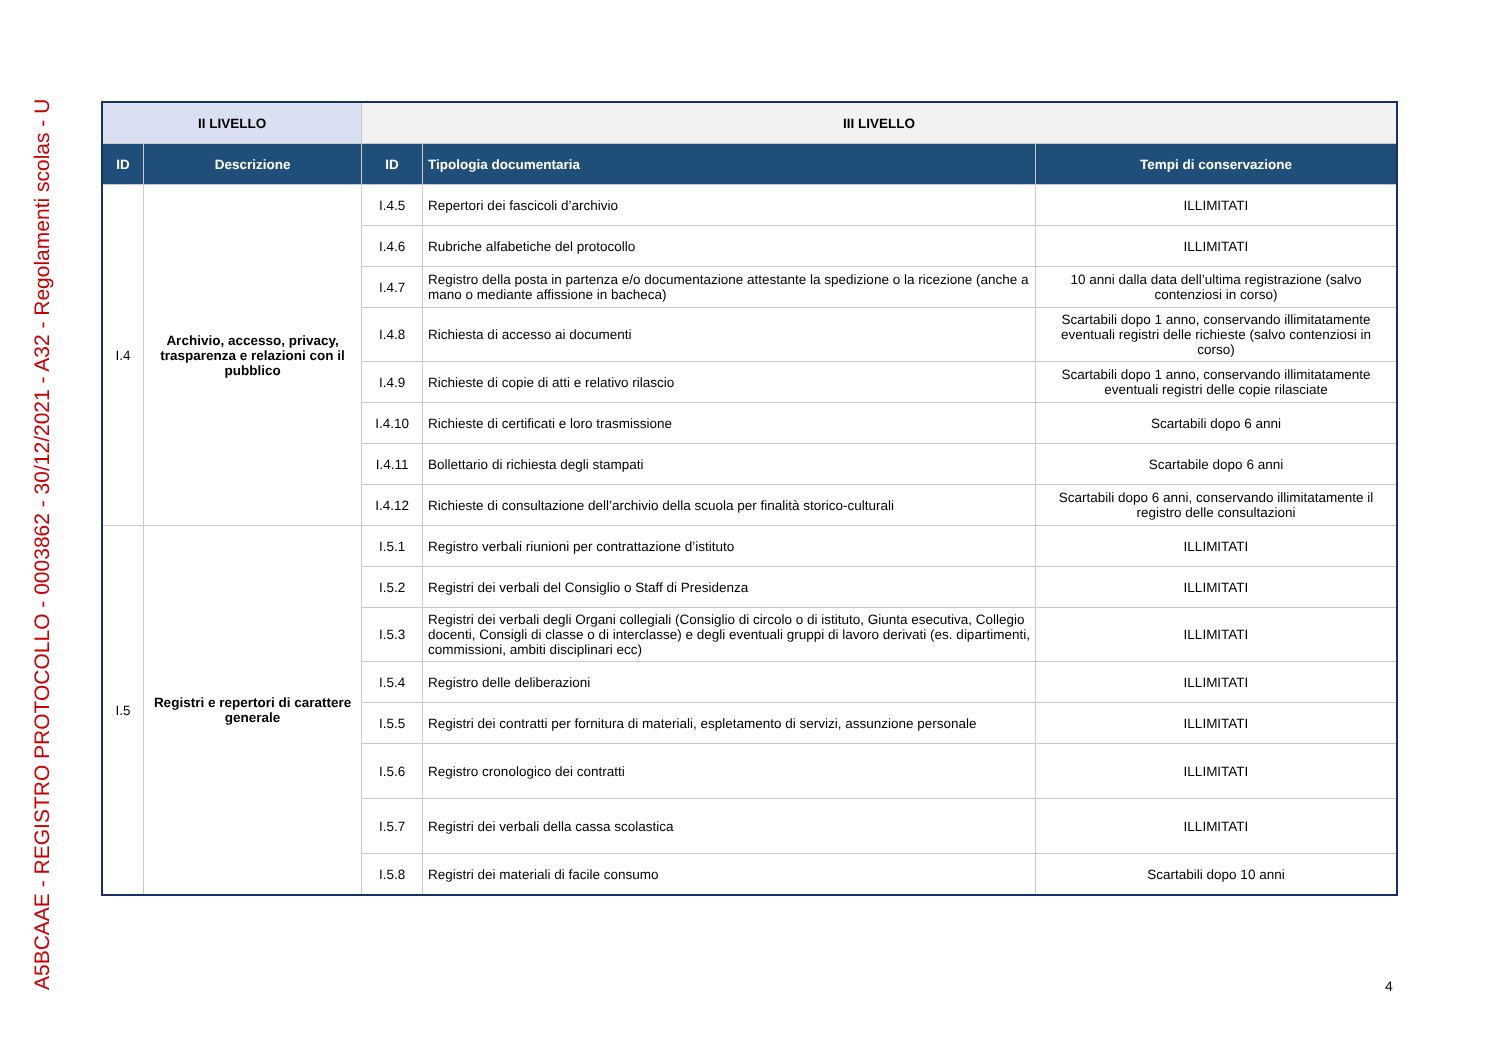A5BCAAE - REGISTRO PROTOCOLLO - 0003862 - 30/12/2021 - A32 - Regolamenti scolas - U
| II LIVELLO | | III LIVELLO | | |
| --- | --- | --- | --- | --- |
| ID | Descrizione | ID | Tipologia documentaria | Tempi di conservazione |
| I.4 | Archivio, accesso, privacy, trasparenza e relazioni con il pubblico | I.4.5 | Repertori dei fascicoli d’archivio | ILLIMITATI |
| | | I.4.6 | Rubriche alfabetiche del protocollo | ILLIMITATI |
| | | I.4.7 | Registro della posta in partenza e/o documentazione attestante la spedizione o la ricezione (anche a mano o mediante affissione in bacheca) | 10 anni dalla data dell’ultima registrazione (salvo contenziosi in corso) |
| | | I.4.8 | Richiesta di accesso ai documenti | Scartabili dopo 1 anno, conservando illimitatamente eventuali registri delle richieste (salvo contenziosi in corso) |
| | | I.4.9 | Richieste di copie di atti e relativo rilascio | Scartabili dopo 1 anno, conservando illimitatamente eventuali registri delle copie rilasciate |
| | | I.4.10 | Richieste di certificati e loro trasmissione | Scartabili dopo 6 anni |
| | | I.4.11 | Bollettario di richiesta degli stampati | Scartabile dopo 6 anni |
| | | I.4.12 | Richieste di consultazione dell’archivio della scuola per finalità storico-culturali | Scartabili dopo 6 anni, conservando illimitatamente il registro delle consultazioni |
| I.5 | Registri e repertori di carattere generale | I.5.1 | Registro verbali riunioni per contrattazione d’istituto | ILLIMITATI |
| | | I.5.2 | Registri dei verbali del Consiglio o Staff di Presidenza | ILLIMITATI |
| | | I.5.3 | Registri dei verbali degli Organi collegiali (Consiglio di circolo o di istituto, Giunta esecutiva, Collegio docenti, Consigli di classe o di interclasse) e degli eventuali gruppi di lavoro derivati (es. dipartimenti, commissioni, ambiti disciplinari ecc) | ILLIMITATI |
| | | I.5.4 | Registro delle deliberazioni | ILLIMITATI |
| | | I.5.5 | Registri dei contratti per fornitura di materiali, espletamento di servizi, assunzione personale | ILLIMITATI |
| | | I.5.6 | Registro cronologico dei contratti | ILLIMITATI |
| | | I.5.7 | Registri dei verbali della cassa scolastica | ILLIMITATI |
| | | I.5.8 | Registri dei materiali di facile consumo | Scartabili dopo 10 anni |
4